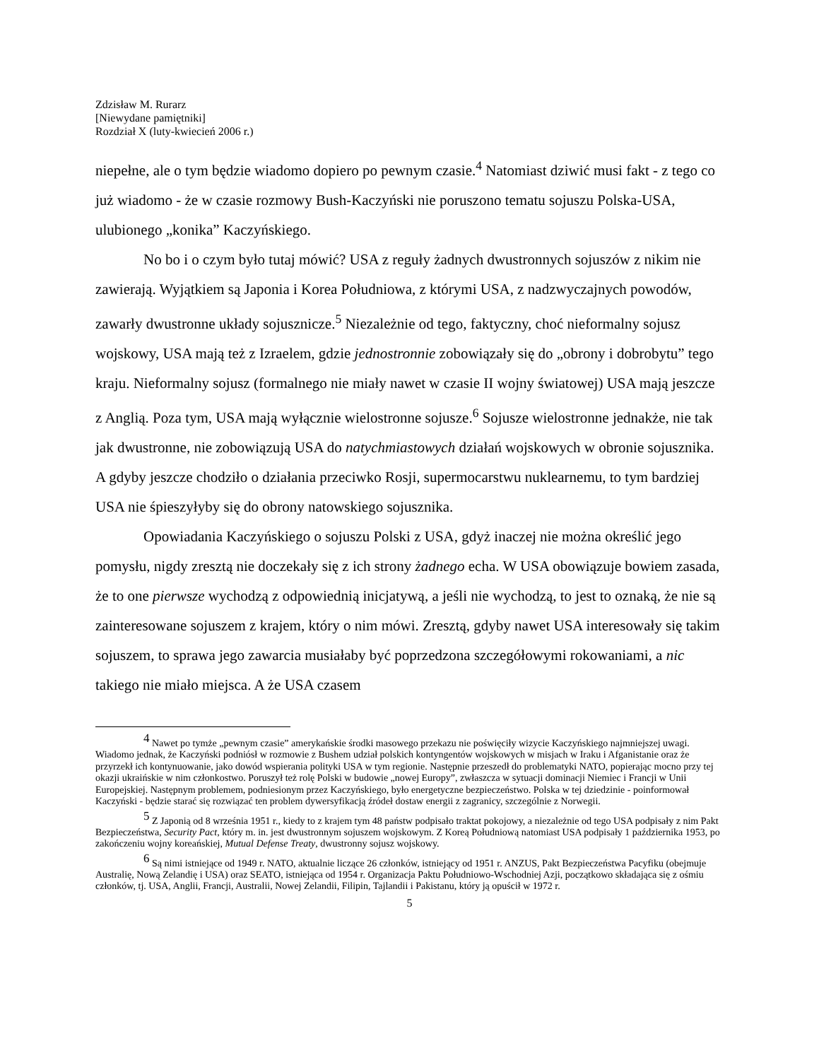Zdzisław M. Rurarz
[Niewydane pamiętniki]
Rozdział X (luty-kwiecień 2006 r.)
niepełne, ale o tym będzie wiadomo dopiero po pewnym czasie.<sup>4</sup> Natomiast dziwić musi fakt - z tego co już wiadomo - że w czasie rozmowy Bush-Kaczyński nie poruszono tematu sojuszu Polska-USA, ulubionego „konika” Kaczyńskiego.
No bo i o czym było tutaj mówić? USA z reguły żadnych dwustronnych sojuszów z nikim nie zawierają. Wyjątkiem są Japonia i Korea Południowa, z którymi USA, z nadzwyczajnych powodów, zawarły dwustronne układy sojusznicze.<sup>5</sup> Niezależnie od tego, faktyczny, choć nieformalny sojusz wojskowy, USA mają też z Izraelem, gdzie jednostronnie zobowiązały się do „obrony i dobrobytu” tego kraju. Nieformalny sojusz (formalnego nie miały nawet w czasie II wojny światowej) USA mają jeszcze z Anglią. Poza tym, USA mają wyłącznie wielostronne sojusze.<sup>6</sup> Sojusze wielostronne jednakże, nie tak jak dwustronne, nie zobowiązują USA do natychmiastowych działań wojskowych w obronie sojusznika. A gdyby jeszcze chodziło o działania przeciwko Rosji, supermocarstwu nuklearnemu, to tym bardziej USA nie śpieszyłyby się do obrony natowskiego sojusznika.
Opowiadania Kaczyńskiego o sojuszu Polski z USA, gdyż inaczej nie można określić jego pomysłu, nigdy zresztą nie doczekały się z ich strony żadnego echa. W USA obowiązuje bowiem zasada, że to one pierwsze wychodzą z odpowiednią inicjatywą, a jeśli nie wychodzą, to jest to oznaką, że nie są zainteresowane sojuszem z krajem, który o nim mówi. Zresztą, gdyby nawet USA interesowały się takim sojuszem, to sprawa jego zawarcia musiałaby być poprzedzona szczegółowymi rokowaniami, a nic takiego nie miało miejsca. A że USA czasem
<sup>4</sup> Nawet po tymże „pewnym czasie” amerykańskie środki masowego przekazu nie poświęciły wizycie Kaczyńskiego najmniejszej uwagi. Wiadomo jednak, że Kaczyński podniósł w rozmowie z Bushem udział polskich kontyngentów wojskowych w misjach w Iraku i Afganistanie oraz że przyrzekł ich kontynuowanie, jako dowód wspierania polityki USA w tym regionie. Następnie przeszedł do problematyki NATO, popierając mocno przy tej okazji ukraińskie w nim członkostwo. Poruszył też rolę Polski w budowie „nowej Europy”, zwłaszcza w sytuacji dominacji Niemiec i Francji w Unii Europejskiej. Następnym problemem, podniesionym przez Kaczyńskiego, było energetyczne bezpieczeństwo. Polska w tej dziedzinie - poinformował Kaczyński - będzie starać się rozwiązać ten problem dywersyfikacją źródeł dostaw energii z zagranicy, szczególnie z Norwegii.
<sup>5</sup> Z Japonią od 8 września 1951 r., kiedy to z krajem tym 48 państw podpisało traktat pokojowy, a niezależnie od tego USA podpisały z nim Pakt Bezpieczeństwa, Security Pact, który m. in. jest dwustronnym sojuszem wojskowym. Z Koreą Południową natomiast USA podpisały 1 października 1953, po zakończeniu wojny koreańskiej, Mutual Defense Treaty, dwustronny sojusz wojskowy.
<sup>6</sup> Są nimi istniejące od 1949 r. NATO, aktualnie liczące 26 członków, istniejący od 1951 r. ANZUS, Pakt Bezpieczeństwa Pacyfiku (obejmuje Australię, Nową Zelandię i USA) oraz SEATO, istniejąca od 1954 r. Organizacja Paktu Południowo-Wschodniej Azji, początkowo składająca się z ośmiu członków, tj. USA, Anglii, Francji, Australii, Nowej Zelandii, Filipin, Tajlandii i Pakistanu, który ją opuścił w 1972 r.
5